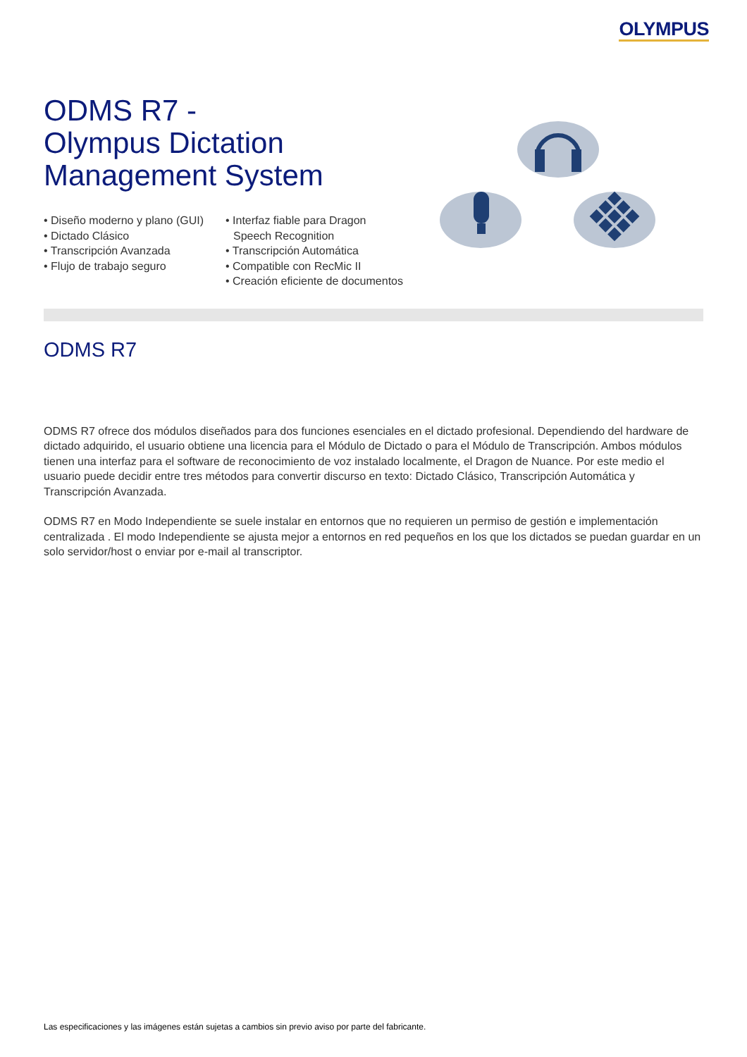OLYMPUS
ODMS R7 -
Olympus Dictation
Management System
• Diseño moderno y plano (GUI)
• Dictado Clásico
• Transcripción Avanzada
• Flujo de trabajo seguro
• Interfaz fiable para Dragon Speech Recognition
• Transcripción Automática
• Compatible con RecMic II
• Creación eficiente de documentos
ODMS R7
ODMS R7 ofrece dos módulos diseñados para dos funciones esenciales en el dictado profesional. Dependiendo del hardware de dictado adquirido, el usuario obtiene una licencia para el Módulo de Dictado o para el Módulo de Transcripción. Ambos módulos tienen una interfaz para el software de reconocimiento de voz instalado localmente, el Dragon de Nuance. Por este medio el usuario puede decidir entre tres métodos para convertir discurso en texto: Dictado Clásico, Transcripción Automática y Transcripción Avanzada.
ODMS R7 en Modo Independiente se suele instalar en entornos que no requieren un permiso de gestión e implementación centralizada . El modo Independiente se ajusta mejor a entornos en red pequeños en los que los dictados se puedan guardar en un solo servidor/host o enviar por e-mail al transcriptor.
Las especificaciones y las imágenes están sujetas a cambios sin previo aviso por parte del fabricante.